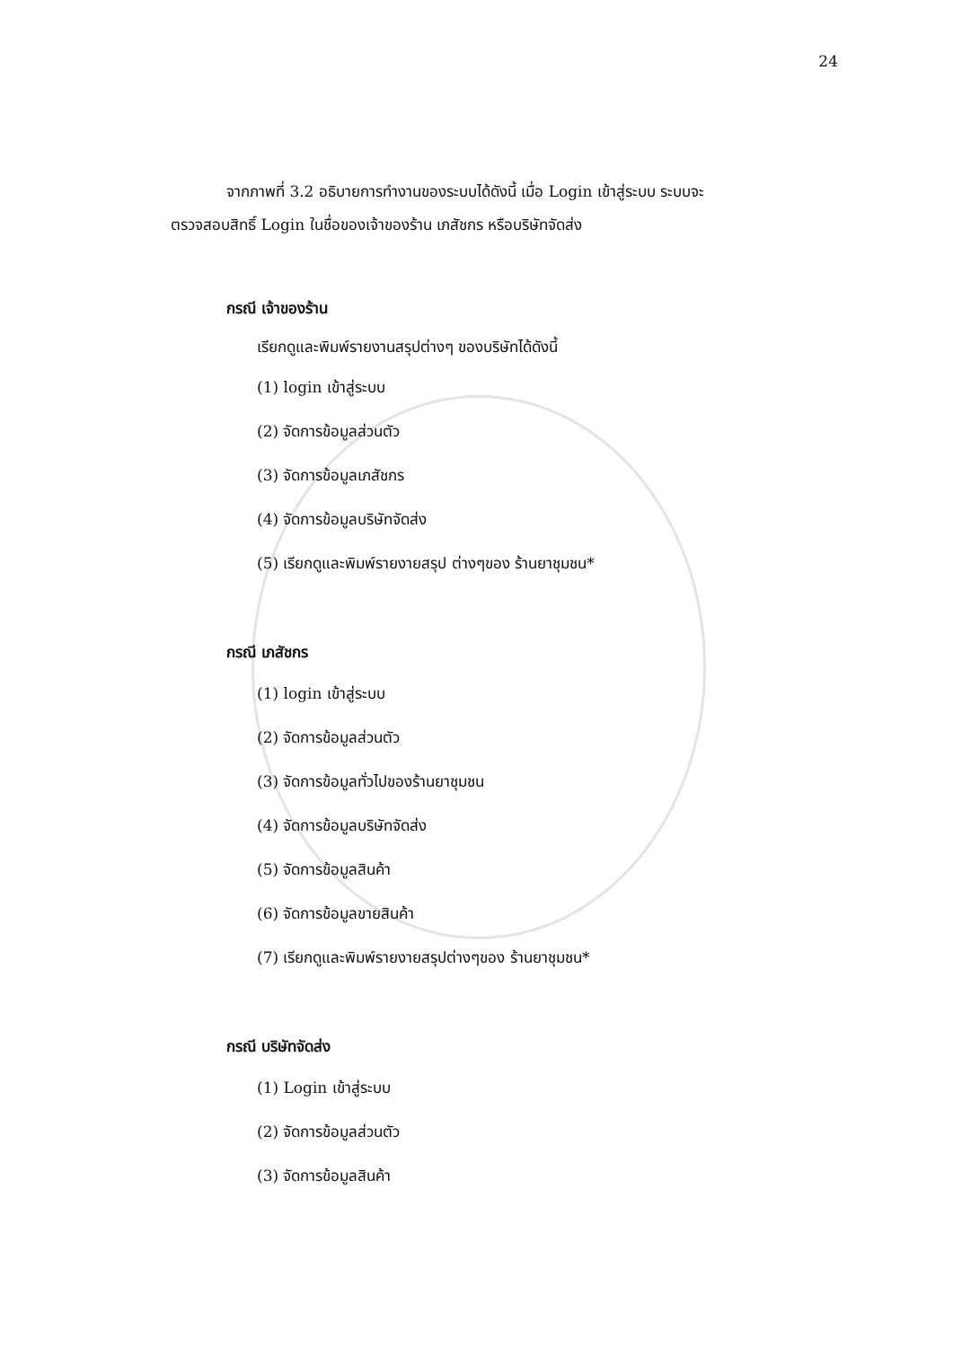24
จากภาพที่ 3.2 อธิบายการทำงานของระบบได้ดังนี้ เมื่อ Login เข้าสู่ระบบ ระบบจะ
ตรวจสอบสิทธิ์ Login ในชื่อของเจ้าของร้าน เภสัชกร หรือบริษัทจัดส่ง
กรณี เจ้าของร้าน
เรียกดูและพิมพ์รายงานสรุปต่างๆ ของบริษัทได้ดังนี้
(1) login เข้าสู่ระบบ
(2) จัดการข้อมูลส่วนตัว
(3) จัดการข้อมูลเภสัชกร
(4) จัดการข้อมูลบริษัทจัดส่ง
(5) เรียกดูและพิมพ์รายงายสรุป ต่างๆของ ร้านยาชุมชน*
กรณี เภสัชกร
(1) login เข้าสู่ระบบ
(2) จัดการข้อมูลส่วนตัว
(3) จัดการข้อมูลทั่วไปของร้านยาชุมชน
(4) จัดการข้อมูลบริษัทจัดส่ง
(5) จัดการข้อมูลสินค้า
(6) จัดการข้อมูลขายสินค้า
(7) เรียกดูและพิมพ์รายงายสรุปต่างๆของ ร้านยาชุมชน*
กรณี บริษัทจัดส่ง
(1) Login เข้าสู่ระบบ
(2) จัดการข้อมูลส่วนตัว
(3) จัดการข้อมูลสินค้า